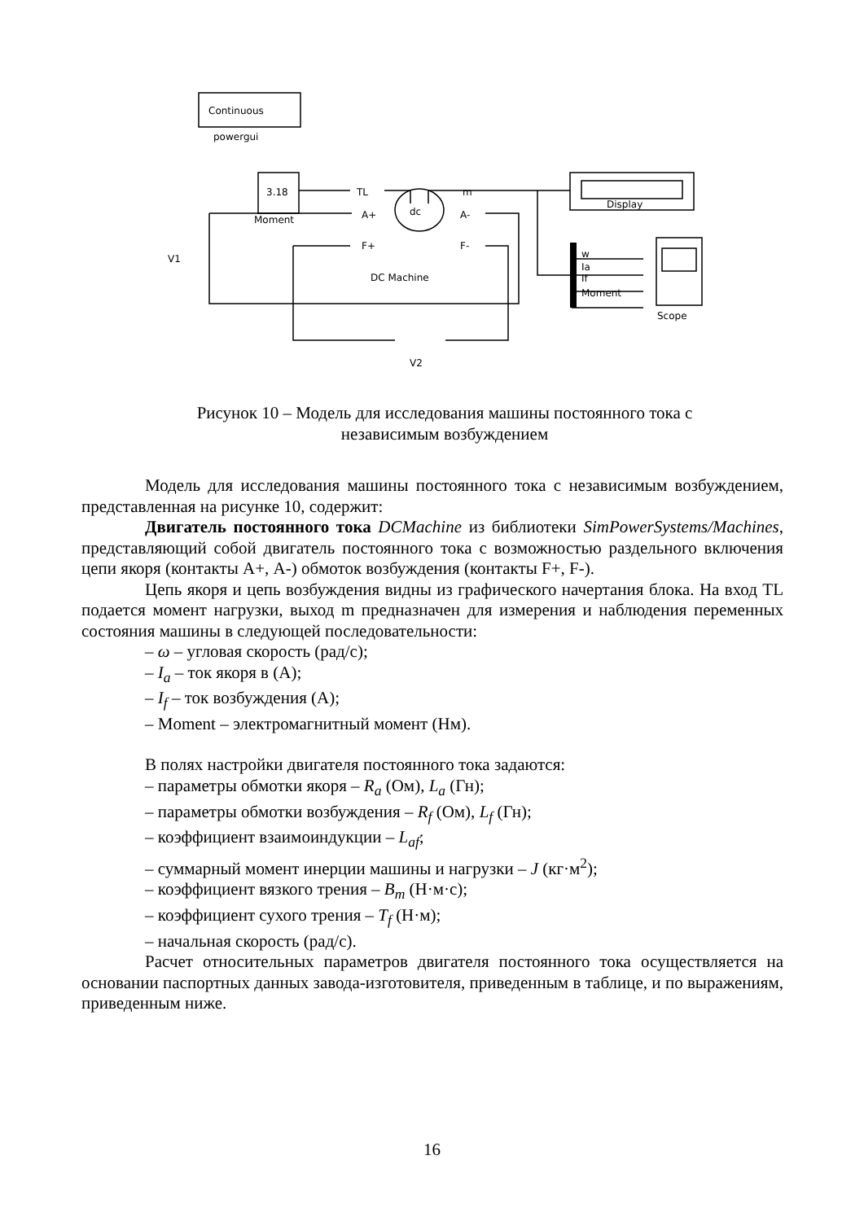Continuous
powergui
3.18
Moment
TL
m
A+
dc
A-
F+
F-
DC Machine
Display
w
Ia
If
Moment
Scope
V1
V2
Рисунок 10 – Модель для исследования машины постоянного тока с
независимым возбуждением
Модель для исследования машины постоянного тока с независимым возбуждением, представленная на рисунке 10, содержит:
Двигатель постоянного тока DCMachine из библиотеки SimPowerSystems/Machines, представляющий собой двигатель постоянного тока с возможностью раздельного включения цепи якоря (контакты А+, А-) обмоток возбуждения (контакты F+, F-).
Цепь якоря и цепь возбуждения видны из графического начертания блока. На вход TL подается момент нагрузки, выход m предназначен для измерения и наблюдения переменных состояния машины в следующей последовательности:
– ω – угловая скорость (рад/с);
– I<sub>a</sub> – ток якоря в (А);
– I<sub>f</sub> – ток возбуждения (А);
– Moment – электромагнитный момент (Нм).
В полях настройки двигателя постоянного тока задаются:
– параметры обмотки якоря – R<sub>a</sub> (Ом), L<sub>a</sub> (Гн);
– параметры обмотки возбуждения – R<sub>f</sub> (Ом), L<sub>f</sub> (Гн);
– коэффициент взаимоиндукции – L<sub>af</sub>;
– суммарный момент инерции машины и нагрузки – J (кг·м<sup>2</sup>);
– коэффициент вязкого трения – B<sub>m</sub> (Н·м·с);
– коэффициент сухого трения – T<sub>f</sub> (Н·м);
– начальная скорость (рад/с).
Расчет относительных параметров двигателя постоянного тока осуществляется на основании паспортных данных завода-изготовителя, приведенным в таблице, и по выражениям, приведенным ниже.
16